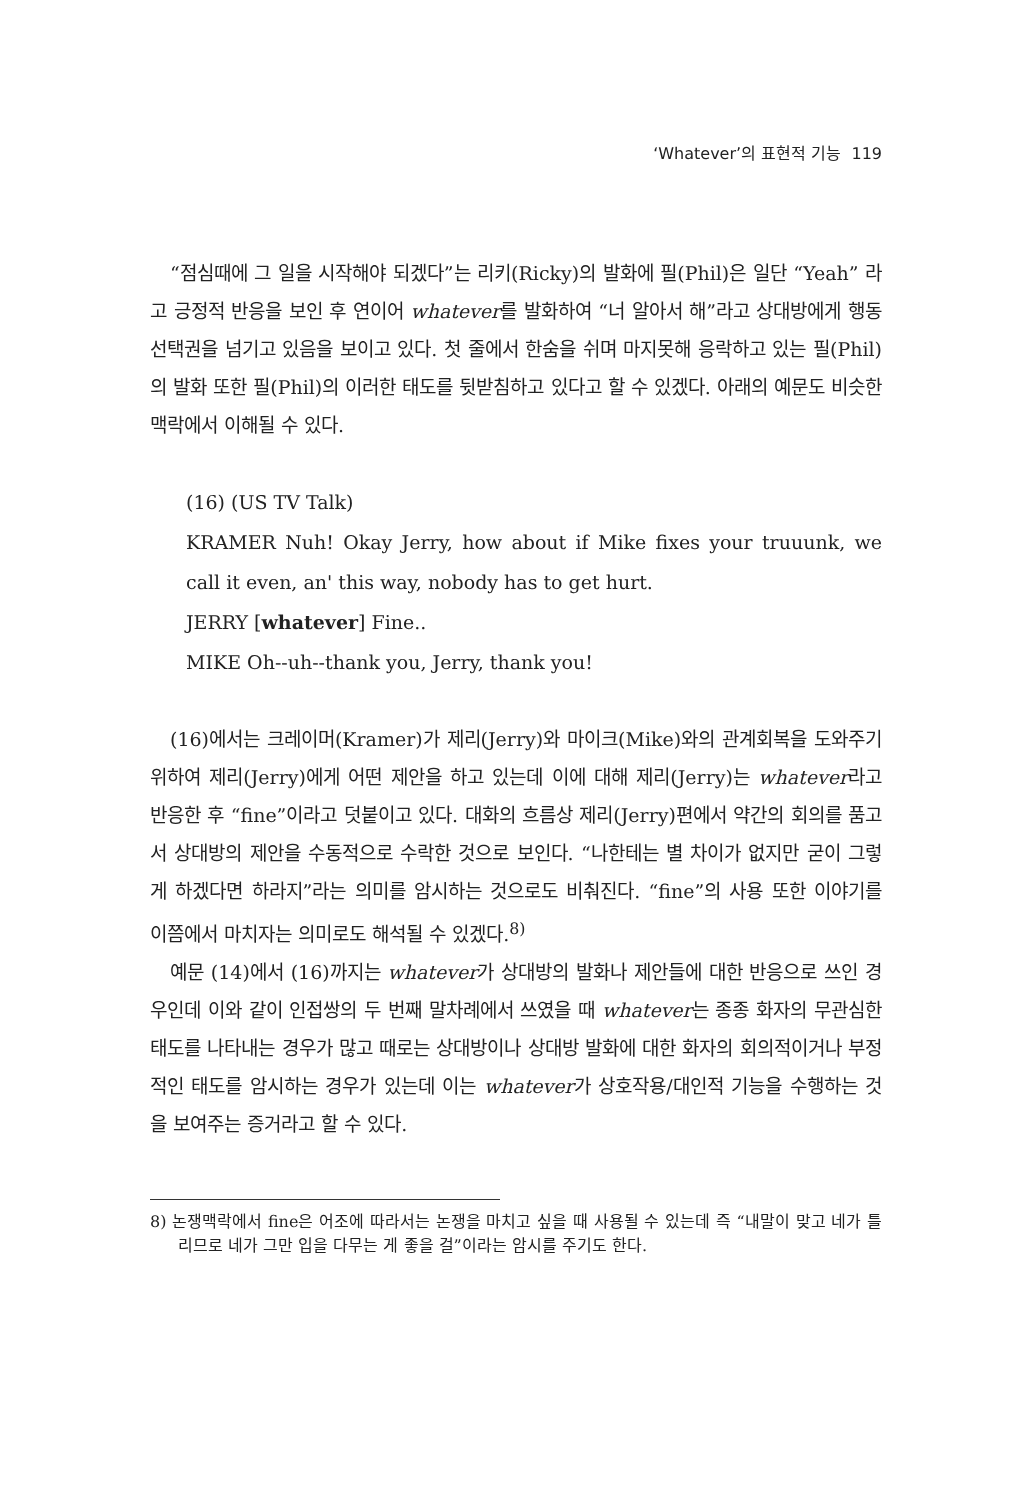‘Whatever’의 표현적 기능 119
“점심때에 그 일을 시작해야 되겠다”는 리키(Ricky)의 발화에 필(Phil)은 일단 “Yeah” 라고 긍정적 반응을 보인 후 연이어 whatever를 발화하여 “너 알아서 해”라고 상대방에게 행동선택권을 넘기고 있음을 보이고 있다. 첫 줄에서 한숨을 쉬며 마지못해 응락하고 있는 필(Phil)의 발화 또한 필(Phil)의 이러한 태도를 뒷받침하고 있다고 할 수 있겠다. 아래의 예문도 비슷한 맥락에서 이해될 수 있다.
(16) (US TV Talk)
KRAMER Nuh! Okay Jerry, how about if Mike fixes your truuunk, we call it even, an' this way, nobody has to get hurt.
JERRY [whatever] Fine..
MIKE Oh--uh--thank you, Jerry, thank you!
(16)에서는 크레이머(Kramer)가 제리(Jerry)와 마이크(Mike)와의 관계회복을 도와주기 위하여 제리(Jerry)에게 어떤 제안을 하고 있는데 이에 대해 제리(Jerry)는 whatever라고 반응한 후 “fine”이라고 덧붙이고 있다. 대화의 흐름상 제리(Jerry)편에서 약간의 회의를 품고서 상대방의 제안을 수동적으로 수락한 것으로 보인다. “나한테는 별 차이가 없지만 굳이 그렇게 하겠다면 하라지”라는 의미를 암시하는 것으로도 비춰진다. “fine”의 사용 또한 이야기를 이쯤에서 마치자는 의미로도 해석될 수 있겠다.<sup>8)</sup>
예문 (14)에서 (16)까지는 whatever가 상대방의 발화나 제안들에 대한 반응으로 쓰인 경우인데 이와 같이 인접쌍의 두 번째 말차례에서 쓰였을 때 whatever는 종종 화자의 무관심한 태도를 나타내는 경우가 많고 때로는 상대방이나 상대방 발화에 대한 화자의 회의적이거나 부정적인 태도를 암시하는 경우가 있는데 이는 whatever가 상호작용/대인적 기능을 수행하는 것을 보여주는 증거라고 할 수 있다.
8) 논쟁맥락에서 fine은 어조에 따라서는 논쟁을 마치고 싶을 때 사용될 수 있는데 즉 “내말이 맞고 네가 틀리므로 네가 그만 입을 다무는 게 좋을 걸”이라는 암시를 주기도 한다.